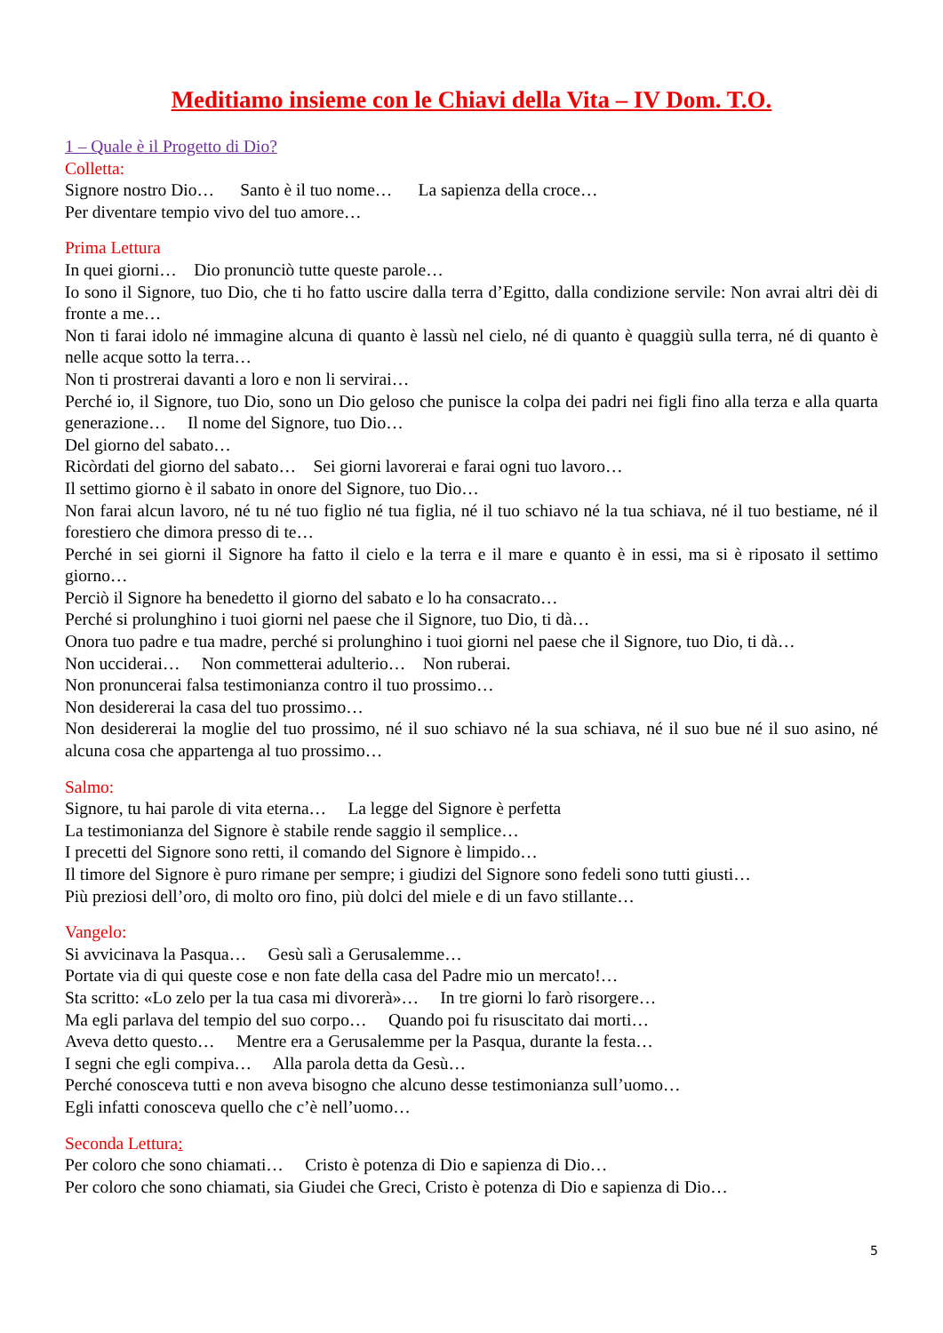Meditiamo insieme con le Chiavi della Vita – IV Dom. T.O.
1 – Quale è il Progetto di Dio?
Colletta:
Signore nostro Dio… Santo è il tuo nome… La sapienza della croce…
Per diventare tempio vivo del tuo amore…
Prima Lettura
In quei giorni… Dio pronunciò tutte queste parole…
Io sono il Signore, tuo Dio, che ti ho fatto uscire dalla terra d’Egitto, dalla condizione servile: Non avrai altri dèi di fronte a me…
Non ti farai idolo né immagine alcuna di quanto è lassù nel cielo, né di quanto è quaggiù sulla terra, né di quanto è nelle acque sotto la terra…
Non ti prostrerai davanti a loro e non li servirai…
Perché io, il Signore, tuo Dio, sono un Dio geloso che punisce la colpa dei padri nei figli fino alla terza e alla quarta generazione… Il nome del Signore, tuo Dio…
Del giorno del sabato…
Ricòrdati del giorno del sabato… Sei giorni lavorerai e farai ogni tuo lavoro…
Il settimo giorno è il sabato in onore del Signore, tuo Dio…
Non farai alcun lavoro, né tu né tuo figlio né tua figlia, né il tuo schiavo né la tua schiava, né il tuo bestiame, né il forestiero che dimora presso di te…
Perché in sei giorni il Signore ha fatto il cielo e la terra e il mare e quanto è in essi, ma si è riposato il settimo giorno…
Perciò il Signore ha benedetto il giorno del sabato e lo ha consacrato…
Perché si prolunghino i tuoi giorni nel paese che il Signore, tuo Dio, ti dà…
Onora tuo padre e tua madre, perché si prolunghino i tuoi giorni nel paese che il Signore, tuo Dio, ti dà…
Non ucciderai… Non commetterai adulterio… Non ruberai.
Non pronuncerai falsa testimonianza contro il tuo prossimo…
Non desidererai la casa del tuo prossimo…
Non desidererai la moglie del tuo prossimo, né il suo schiavo né la sua schiava, né il suo bue né il suo asino, né alcuna cosa che appartenga al tuo prossimo…
Salmo:
Signore, tu hai parole di vita eterna… La legge del Signore è perfetta
La testimonianza del Signore è stabile rende saggio il semplice…
I precetti del Signore sono retti, il comando del Signore è limpido…
Il timore del Signore è puro rimane per sempre; i giudizi del Signore sono fedeli sono tutti giusti…
Più preziosi dell’oro, di molto oro fino, più dolci del miele e di un favo stillante…
Vangelo:
Si avvicinava la Pasqua… Gesù salì a Gerusalemme…
Portate via di qui queste cose e non fate della casa del Padre mio un mercato!…
Sta scritto: «Lo zelo per la tua casa mi divorerà»… In tre giorni lo farò risorgere…
Ma egli parlava del tempio del suo corpo… Quando poi fu risuscitato dai morti…
Aveva detto questo… Mentre era a Gerusalemme per la Pasqua, durante la festa…
I segni che egli compiva… Alla parola detta da Gesù…
Perché conosceva tutti e non aveva bisogno che alcuno desse testimonianza sull’uomo…
Egli infatti conosceva quello che c’è nell’uomo…
Seconda Lettura:
Per coloro che sono chiamati… Cristo è potenza di Dio e sapienza di Dio…
Per coloro che sono chiamati, sia Giudei che Greci, Cristo è potenza di Dio e sapienza di Dio…
5